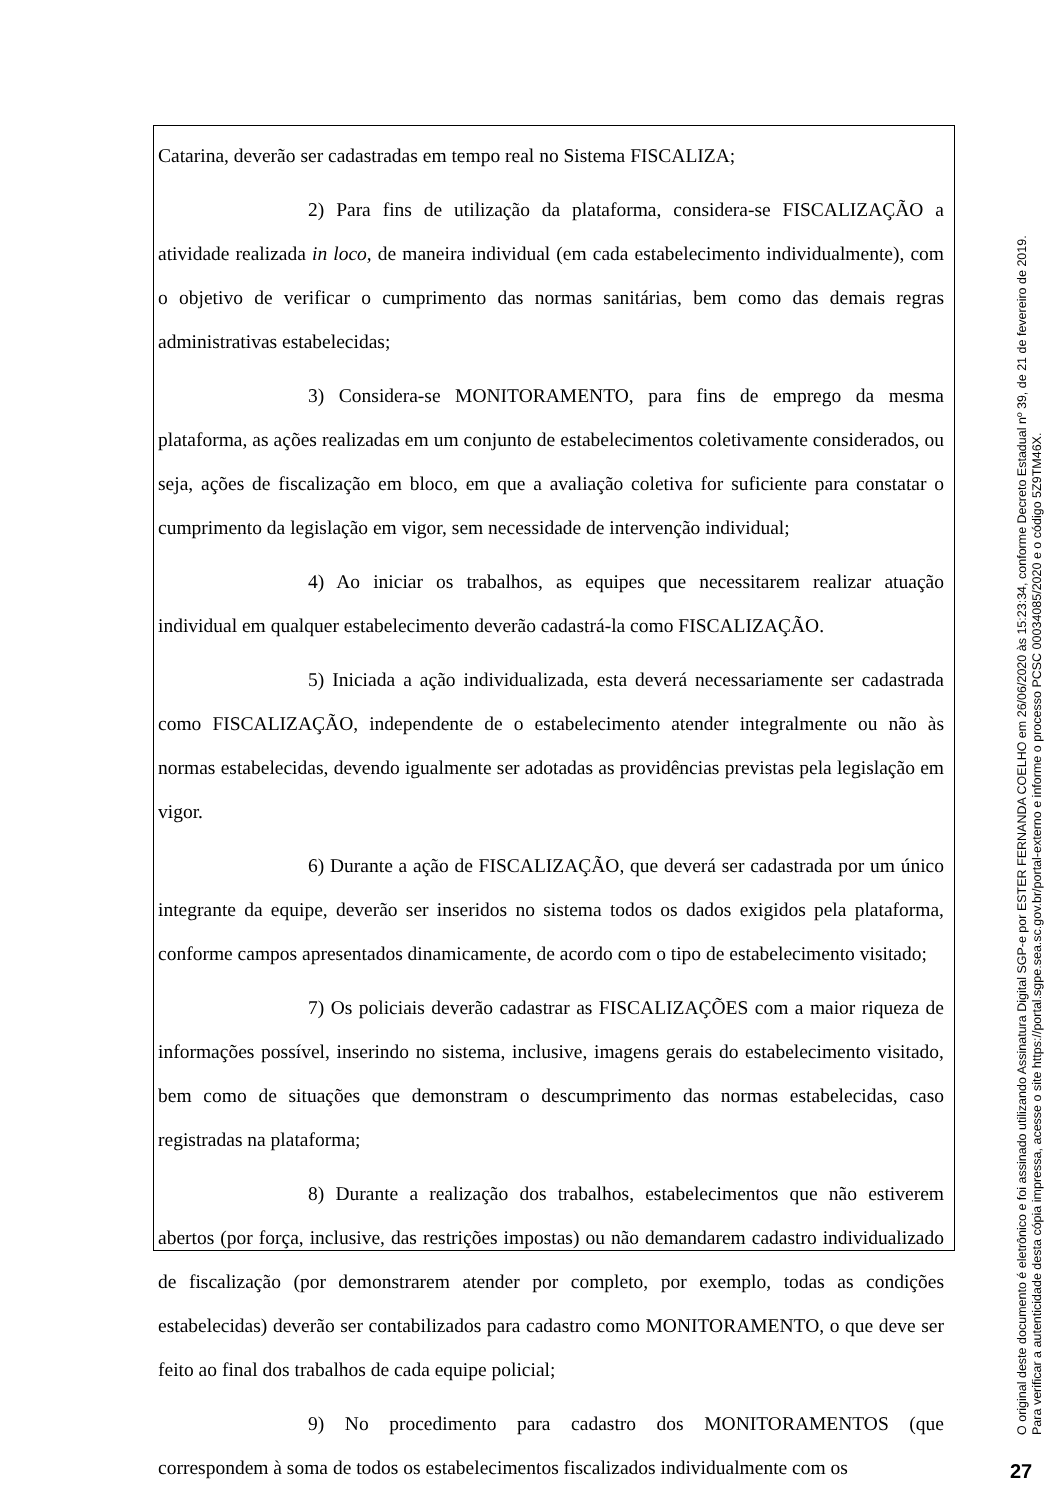Catarina, deverão ser cadastradas em tempo real no Sistema FISCALIZA;
2) Para fins de utilização da plataforma, considera-se FISCALIZAÇÃO a atividade realizada in loco, de maneira individual (em cada estabelecimento individualmente), com o objetivo de verificar o cumprimento das normas sanitárias, bem como das demais regras administrativas estabelecidas;
3) Considera-se MONITORAMENTO, para fins de emprego da mesma plataforma, as ações realizadas em um conjunto de estabelecimentos coletivamente considerados, ou seja, ações de fiscalização em bloco, em que a avaliação coletiva for suficiente para constatar o cumprimento da legislação em vigor, sem necessidade de intervenção individual;
4) Ao iniciar os trabalhos, as equipes que necessitarem realizar atuação individual em qualquer estabelecimento deverão cadastrá-la como FISCALIZAÇÃO.
5) Iniciada a ação individualizada, esta deverá necessariamente ser cadastrada como FISCALIZAÇÃO, independente de o estabelecimento atender integralmente ou não às normas estabelecidas, devendo igualmente ser adotadas as providências previstas pela legislação em vigor.
6) Durante a ação de FISCALIZAÇÃO, que deverá ser cadastrada por um único integrante da equipe, deverão ser inseridos no sistema todos os dados exigidos pela plataforma, conforme campos apresentados dinamicamente, de acordo com o tipo de estabelecimento visitado;
7) Os policiais deverão cadastrar as FISCALIZAÇÕES com a maior riqueza de informações possível, inserindo no sistema, inclusive, imagens gerais do estabelecimento visitado, bem como de situações que demonstram o descumprimento das normas estabelecidas, caso registradas na plataforma;
8) Durante a realização dos trabalhos, estabelecimentos que não estiverem abertos (por força, inclusive, das restrições impostas) ou não demandarem cadastro individualizado de fiscalização (por demonstrarem atender por completo, por exemplo, todas as condições estabelecidas) deverão ser contabilizados para cadastro como MONITORAMENTO, o que deve ser feito ao final dos trabalhos de cada equipe policial;
9) No procedimento para cadastro dos MONITORAMENTOS (que correspondem à soma de todos os estabelecimentos fiscalizados individualmente com os
O original deste documento é eletrônico e foi assinado utilizando Assinatura Digital SGP-e por ESTER FERNANDA COELHO em 26/06/2020 às 15:23:34, conforme Decreto Estadual nº 39, de 21 de fevereiro de 2019.
Para verificar a autenticidade desta cópia impressa, acesse o site https://portal.sgpe.sea.sc.gov.br/portal-externo e informe o processo PCSC 00034085/2020 e o código 5Z9TM46X.
27